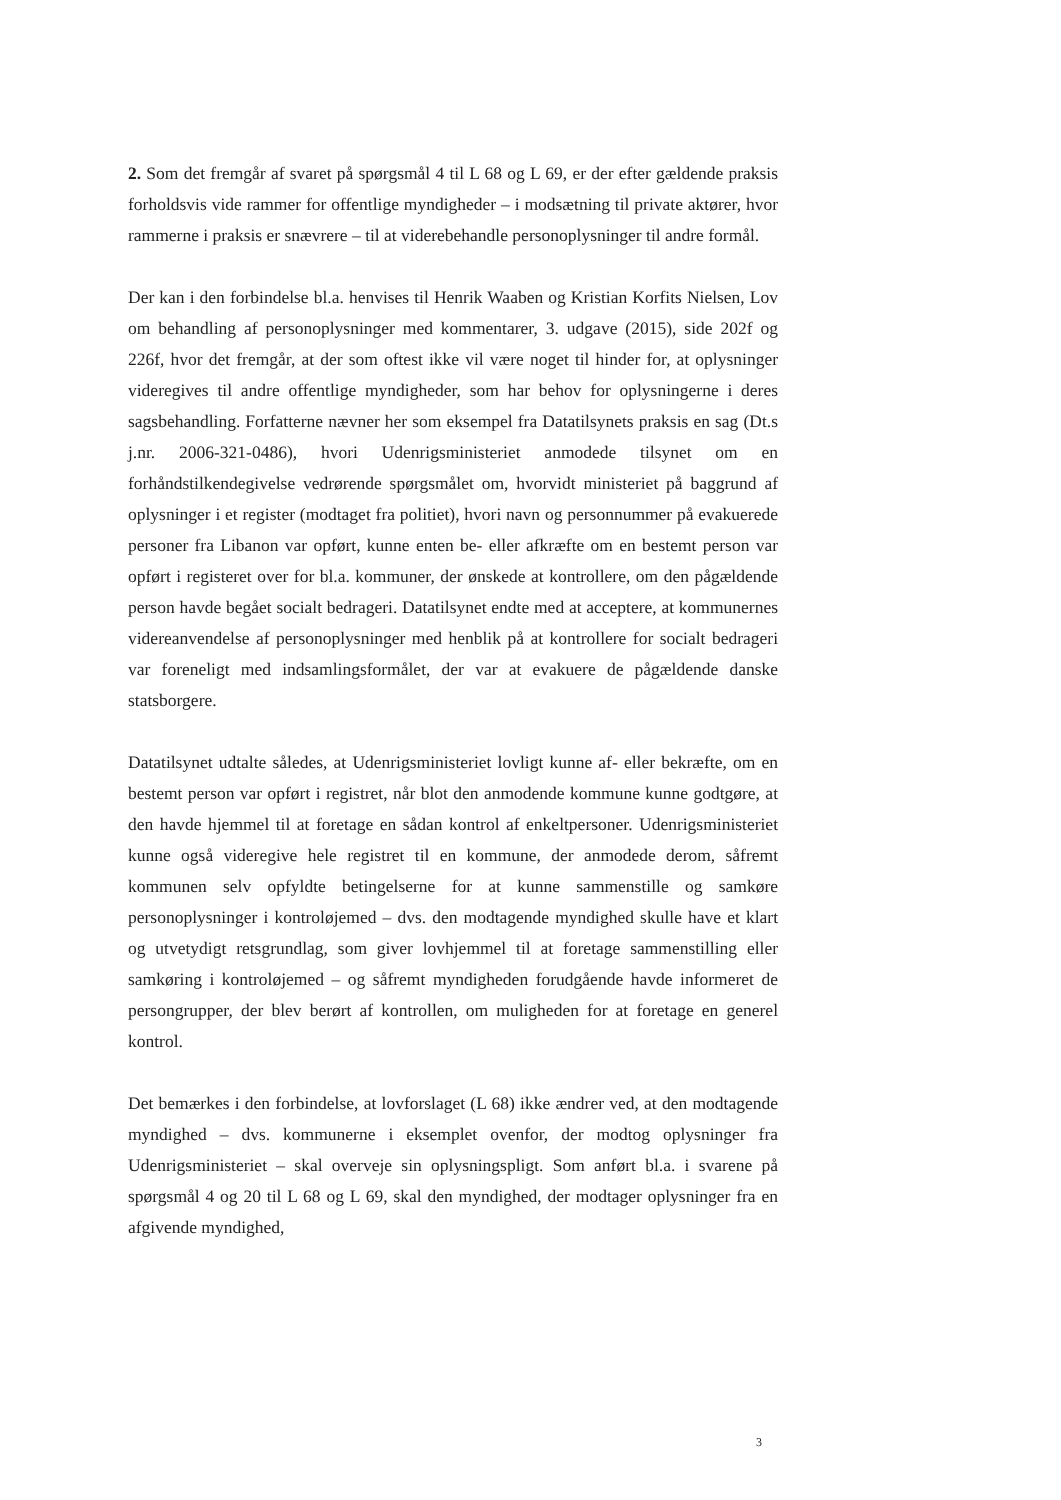2. Som det fremgår af svaret på spørgsmål 4 til L 68 og L 69, er der efter gældende praksis forholdsvis vide rammer for offentlige myndigheder – i modsætning til private aktører, hvor rammerne i praksis er snævrere – til at viderebehandle personoplysninger til andre formål.
Der kan i den forbindelse bl.a. henvises til Henrik Waaben og Kristian Korfits Nielsen, Lov om behandling af personoplysninger med kommentarer, 3. udgave (2015), side 202f og 226f, hvor det fremgår, at der som oftest ikke vil være noget til hinder for, at oplysninger videregives til andre offentlige myndigheder, som har behov for oplysningerne i deres sagsbehandling. Forfatterne nævner her som eksempel fra Datatilsynets praksis en sag (Dt.s j.nr. 2006-321-0486), hvori Udenrigsministeriet anmodede tilsynet om en forhåndstilkendegivelse vedrørende spørgsmålet om, hvorvidt ministeriet på baggrund af oplysninger i et register (modtaget fra politiet), hvori navn og personnummer på evakuerede personer fra Libanon var opført, kunne enten be- eller afkræfte om en bestemt person var opført i registeret over for bl.a. kommuner, der ønskede at kontrollere, om den pågældende person havde begået socialt bedrageri. Datatilsynet endte med at acceptere, at kommunernes videreanvendelse af personoplysninger med henblik på at kontrollere for socialt bedrageri var foreneligt med indsamlingsformålet, der var at evakuere de pågældende danske statsborgere.
Datatilsynet udtalte således, at Udenrigsministeriet lovligt kunne af- eller bekræfte, om en bestemt person var opført i registret, når blot den anmodende kommune kunne godtgøre, at den havde hjemmel til at foretage en sådan kontrol af enkeltpersoner. Udenrigsministeriet kunne også videregive hele registret til en kommune, der anmodede derom, såfremt kommunen selv opfyldte betingelserne for at kunne sammenstille og samkøre personoplysninger i kontroløjemed – dvs. den modtagende myndighed skulle have et klart og utvetydigt retsgrundlag, som giver lovhjemmel til at foretage sammenstilling eller samkøring i kontroløjemed – og såfremt myndigheden forudgående havde informeret de persongrupper, der blev berørt af kontrollen, om muligheden for at foretage en generel kontrol.
Det bemærkes i den forbindelse, at lovforslaget (L 68) ikke ændrer ved, at den modtagende myndighed – dvs. kommunerne i eksemplet ovenfor, der modtog oplysninger fra Udenrigsministeriet – skal overveje sin oplysningspligt. Som anført bl.a. i svarene på spørgsmål 4 og 20 til L 68 og L 69, skal den myndighed, der modtager oplysninger fra en afgivende myndighed,
3